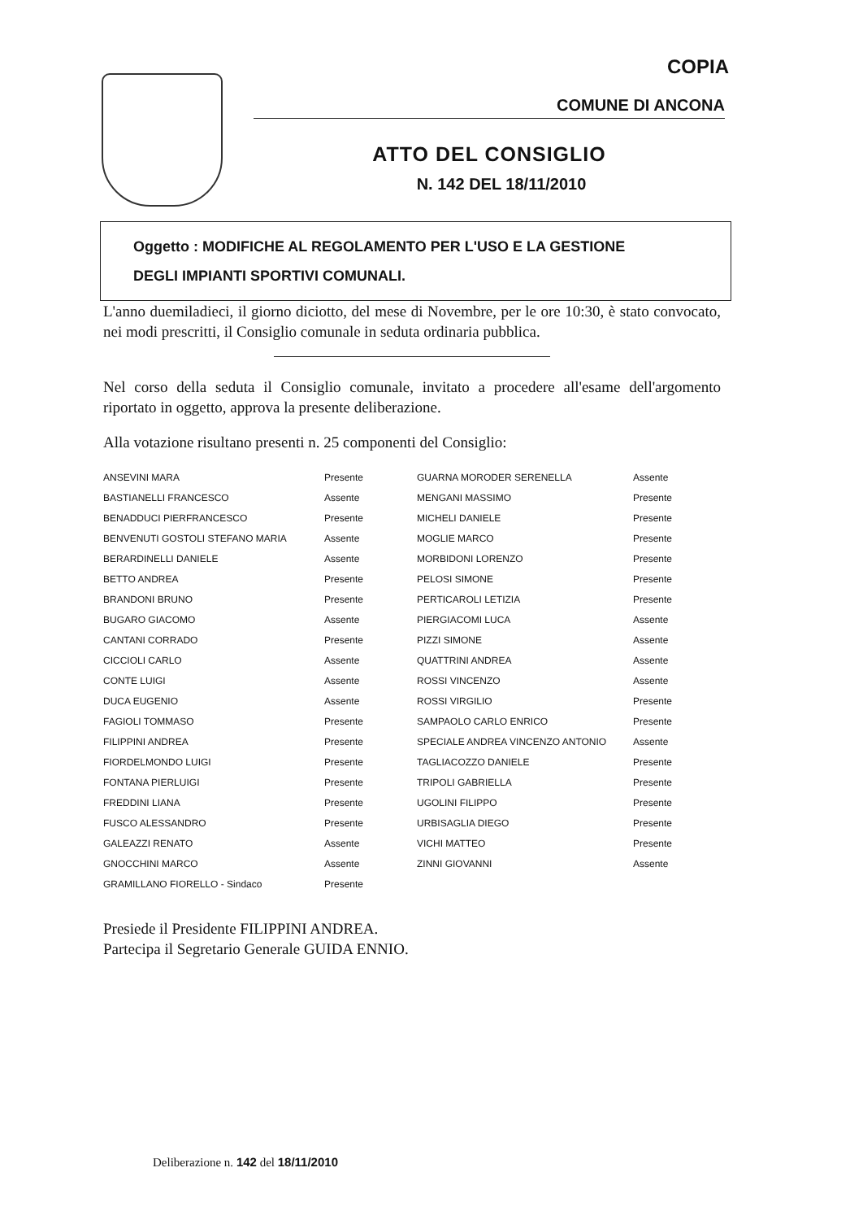COPIA
COMUNE DI ANCONA
ATTO DEL CONSIGLIO
N. 142 DEL 18/11/2010
Oggetto : MODIFICHE AL REGOLAMENTO PER L'USO E LA GESTIONE
DEGLI IMPIANTI SPORTIVI COMUNALI.
L'anno duemiladieci, il giorno diciotto, del mese di Novembre, per le ore 10:30, è stato convocato, nei modi prescritti, il Consiglio comunale in seduta ordinaria pubblica.
Nel corso della seduta il Consiglio comunale, invitato a procedere all'esame dell'argomento riportato in oggetto, approva la presente deliberazione.
Alla votazione risultano presenti n. 25 componenti del Consiglio:
| ANSEVINI MARA | Presente | GUARNA MORODER SERENELLA | Assente |
| BASTIANELLI FRANCESCO | Assente | MENGANI MASSIMO | Presente |
| BENADDUCI PIERFRANCESCO | Presente | MICHELI DANIELE | Presente |
| BENVENUTI GOSTOLI STEFANO MARIA | Assente | MOGLIE MARCO | Presente |
| BERARDINELLI DANIELE | Assente | MORBIDONI LORENZO | Presente |
| BETTO ANDREA | Presente | PELOSI SIMONE | Presente |
| BRANDONI BRUNO | Presente | PERTICAROLI LETIZIA | Presente |
| BUGARO GIACOMO | Assente | PIERGIACOMI LUCA | Assente |
| CANTANI CORRADO | Presente | PIZZI SIMONE | Assente |
| CICCIOLI CARLO | Assente | QUATTRINI ANDREA | Assente |
| CONTE LUIGI | Assente | ROSSI VINCENZO | Assente |
| DUCA EUGENIO | Assente | ROSSI VIRGILIO | Presente |
| FAGIOLI TOMMASO | Presente | SAMPAOLO CARLO ENRICO | Presente |
| FILIPPINI ANDREA | Presente | SPECIALE ANDREA VINCENZO ANTONIO | Assente |
| FIORDELMONDO LUIGI | Presente | TAGLIACOZZO DANIELE | Presente |
| FONTANA PIERLUIGI | Presente | TRIPOLI GABRIELLA | Presente |
| FREDDINI LIANA | Presente | UGOLINI FILIPPO | Presente |
| FUSCO ALESSANDRO | Presente | URBISAGLIA DIEGO | Presente |
| GALEAZZI RENATO | Assente | VICHI MATTEO | Presente |
| GNOCCHINI MARCO | Assente | ZINNI GIOVANNI | Assente |
| GRAMILLANO FIORELLO - Sindaco | Presente | | |
Presiede il Presidente FILIPPINI ANDREA.
Partecipa il Segretario Generale GUIDA ENNIO.
Deliberazione n. 142 del 18/11/2010